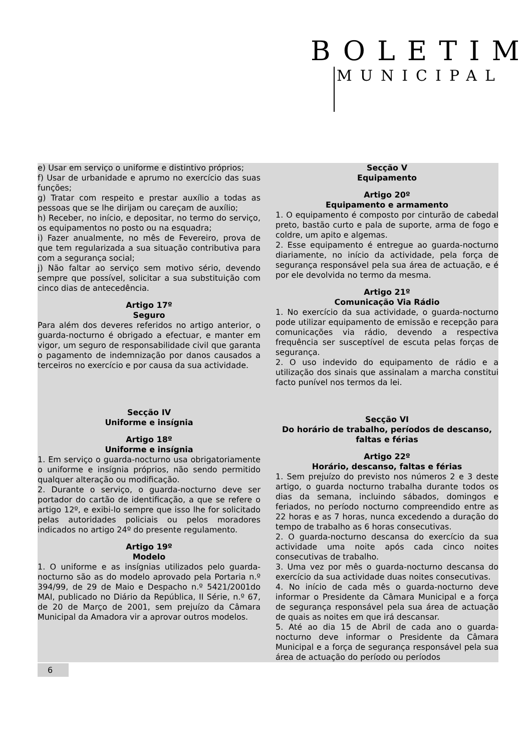BOLETIM
MUNICIPAL
e) Usar em serviço o uniforme e distintivo próprios;
f) Usar de urbanidade e aprumo no exercício das suas funções;
g) Tratar com respeito e prestar auxílio a todas as pessoas que se lhe dirijam ou careçam de auxílio;
h) Receber, no início, e depositar, no termo do serviço, os equipamentos no posto ou na esquadra;
i) Fazer anualmente, no mês de Fevereiro, prova de que tem regularizada a sua situação contributiva para com a segurança social;
j) Não faltar ao serviço sem motivo sério, devendo sempre que possível, solicitar a sua substituição com cinco dias de antecedência.
Artigo 17º
Seguro
Para além dos deveres referidos no artigo anterior, o guarda-nocturno é obrigado a efectuar, e manter em vigor, um seguro de responsabilidade civil que garanta o pagamento de indemnização por danos causados a terceiros no exercício e por causa da sua actividade.
Secção IV
Uniforme e insígnia
Artigo 18º
Uniforme e insígnia
1. Em serviço o guarda-nocturno usa obrigatoriamente o uniforme e insígnia próprios, não sendo permitido qualquer alteração ou modificação.
2. Durante o serviço, o guarda-nocturno deve ser portador do cartão de identificação, a que se refere o artigo 12º, e exibi-lo sempre que isso lhe for solicitado pelas autoridades policiais ou pelos moradores indicados no artigo 24º do presente regulamento.
Artigo 19º
Modelo
1. O uniforme e as insígnias utilizados pelo guarda-nocturno são as do modelo aprovado pela Portaria n.º 394/99, de 29 de Maio e Despacho n.º 5421/2001do MAI, publicado no Diário da República, II Série, n.º 67, de 20 de Março de 2001, sem prejuízo da Câmara Municipal da Amadora vir a aprovar outros modelos.
Secção V
Equipamento
Artigo 20º
Equipamento e armamento
1. O equipamento é composto por cinturão de cabedal preto, bastão curto e pala de suporte, arma de fogo e coldre, um apito e algemas.
2. Esse equipamento é entregue ao guarda-nocturno diariamente, no início da actividade, pela força de segurança responsável pela sua área de actuação, e é por ele devolvida no termo da mesma.
Artigo 21º
Comunicação Via Rádio
1. No exercício da sua actividade, o guarda-nocturno pode utilizar equipamento de emissão e recepção para comunicações via rádio, devendo a respectiva frequência ser susceptível de escuta pelas forças de segurança.
2. O uso indevido do equipamento de rádio e a utilização dos sinais que assinalam a marcha constitui facto punível nos termos da lei.
Secção VI
Do horário de trabalho, períodos de descanso, faltas e férias
Artigo 22º
Horário, descanso, faltas e férias
1. Sem prejuízo do previsto nos números 2 e 3 deste artigo, o guarda nocturno trabalha durante todos os dias da semana, incluindo sábados, domingos e feriados, no período nocturno compreendido entre as 22 horas e as 7 horas, nunca excedendo a duração do tempo de trabalho as 6 horas consecutivas.
2. O guarda-nocturno descansa do exercício da sua actividade uma noite após cada cinco noites consecutivas de trabalho.
3. Uma vez por mês o guarda-nocturno descansa do exercício da sua actividade duas noites consecutivas.
4. No início de cada mês o guarda-nocturno deve informar o Presidente da Câmara Municipal e a força de segurança responsável pela sua área de actuação de quais as noites em que irá descansar.
5. Até ao dia 15 de Abril de cada ano o guarda-nocturno deve informar o Presidente da Câmara Municipal e a força de segurança responsável pela sua área de actuação do período ou períodos
6